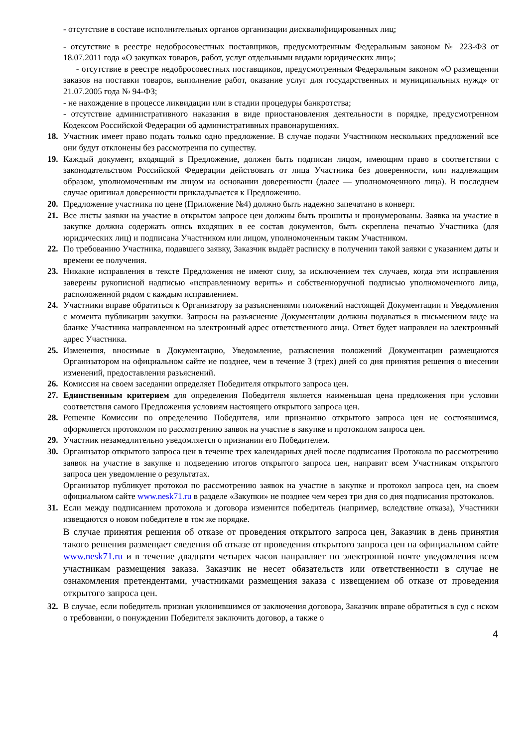- отсутствие в составе исполнительных органов организации дисквалифицированных лиц;
- отсутствие в реестре недобросовестных поставщиков, предусмотренным Федеральным законом № 223-ФЗ от 18.07.2011 года «О закупках товаров, работ, услуг отдельными видами юридических лиц»;
- отсутствие в реестре недобросовестных поставщиков, предусмотренным Федеральным законом «О размещении заказов на поставки товаров, выполнение работ, оказание услуг для государственных и муниципальных нужд» от 21.07.2005 года № 94-ФЗ;
- не нахождение в процессе ликвидации или в стадии процедуры банкротства;
- отсутствие административного наказания в виде приостановления деятельности в порядке, предусмотренном Кодексом Российской Федерации об административных правонарушениях.
18. Участник имеет право подать только одно предложение. В случае подачи Участником нескольких предложений все они будут отклонены без рассмотрения по существу.
19. Каждый документ, входящий в Предложение, должен быть подписан лицом, имеющим право в соответствии с законодательством Российской Федерации действовать от лица Участника без доверенности, или надлежащим образом, уполномоченным им лицом на основании доверенности (далее — уполномоченного лица). В последнем случае оригинал доверенности прикладывается к Предложению.
20. Предложение участника по цене (Приложение №4) должно быть надежно запечатано в конверт.
21. Все листы заявки на участие в открытом запросе цен должны быть прошиты и пронумерованы. Заявка на участие в закупке должна содержать опись входящих в ее состав документов, быть скреплена печатью Участника (для юридических лиц) и подписана Участником или лицом, уполномоченным таким Участником.
22. По требованию Участника, подавшего заявку, Заказчик выдаёт расписку в получении такой заявки с указанием даты и времени ее получения.
23. Никакие исправления в тексте Предложения не имеют силу, за исключением тех случаев, когда эти исправления заверены рукописной надписью «исправленному верить» и собственноручной подписью уполномоченного лица, расположенной рядом с каждым исправлением.
24. Участники вправе обратиться к Организатору за разъяснениями положений настоящей Документации и Уведомления с момента публикации закупки. Запросы на разъяснение Документации должны подаваться в письменном виде на бланке Участника направленном на электронный адрес ответственного лица. Ответ будет направлен на электронный адрес Участника.
25. Изменения, вносимые в Документацию, Уведомление, разъяснения положений Документации размещаются Организатором на официальном сайте не позднее, чем в течение 3 (трех) дней со дня принятия решения о внесении изменений, предоставления разъяснений.
26. Комиссия на своем заседании определяет Победителя открытого запроса цен.
27. Единственным критерием для определения Победителя является наименьшая цена предложения при условии соответствия самого Предложения условиям настоящего открытого запроса цен.
28. Решение Комиссии по определению Победителя, или признанию открытого запроса цен не состоявшимся, оформляется протоколом по рассмотрению заявок на участие в закупке и протоколом запроса цен.
29. Участник незамедлительно уведомляется о признании его Победителем.
30. Организатор открытого запроса цен в течение трех календарных дней после подписания Протокола по рассмотрению заявок на участие в закупке и подведению итогов открытого запроса цен, направит всем Участникам открытого запроса цен уведомление о результатах.
Организатор публикует протокол по рассмотрению заявок на участие в закупке и протокол запроса цен, на своем официальном сайте www.nesk71.ru в разделе «Закупки» не позднее чем через три дня со дня подписания протоколов.
31. Если между подписанием протокола и договора изменится победитель (например, вследствие отказа), Участники извещаются о новом победителе в том же порядке.
В случае принятия решения об отказе от проведения открытого запроса цен, Заказчик в день принятия такого решения размещает сведения об отказе от проведения открытого запроса цен на официальном сайте www.nesk71.ru и в течение двадцати четырех часов направляет по электронной почте уведомления всем участникам размещения заказа. Заказчик не несет обязательств или ответственности в случае не ознакомления претендентами, участниками размещения заказа с извещением об отказе от проведения открытого запроса цен.
32. В случае, если победитель признан уклонившимся от заключения договора, Заказчик вправе обратиться в суд с иском о требовании, о понуждении Победителя заключить договор, а также о
4